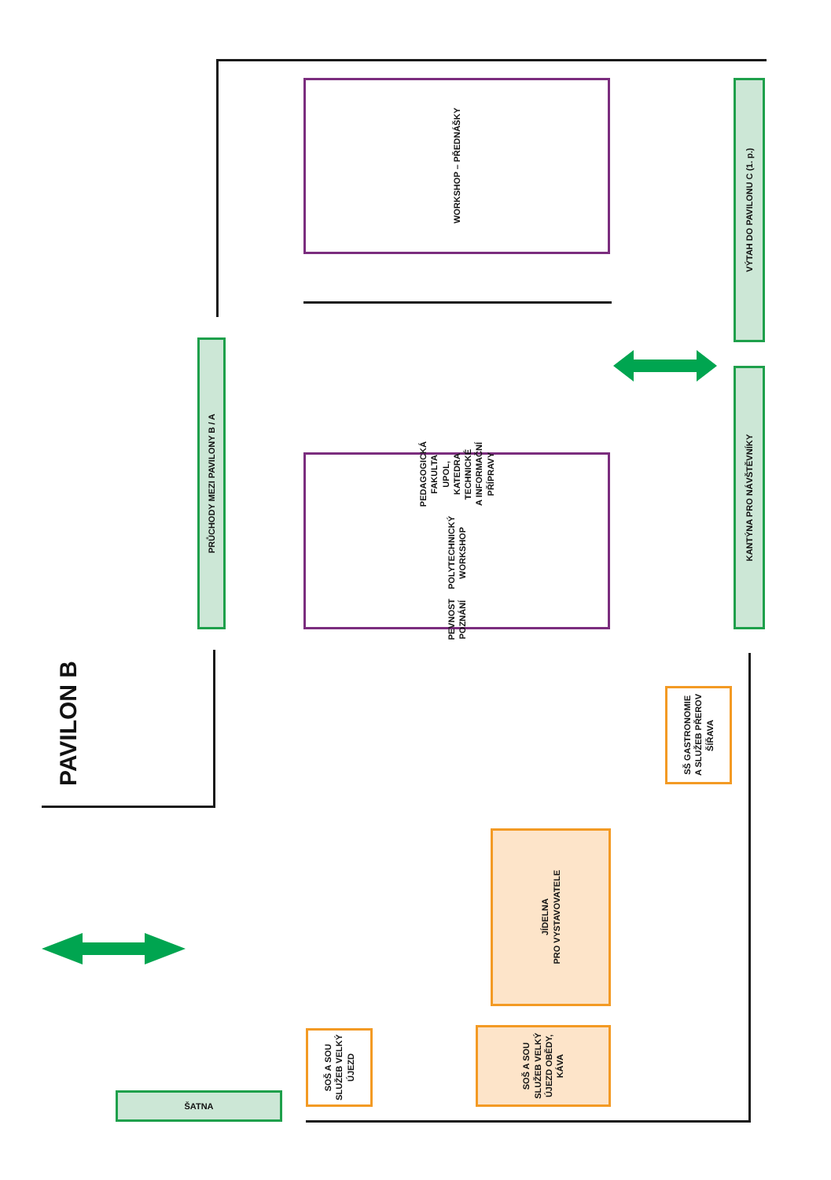PAVILON B
WORKSHOP – PŘEDNÁŠKY
VÝTAH DO PAVILONU C (1. p.)
PRŮCHODY MEZI PAVILONY B / A
PEVNOST POZNÁNÍ
POLYTECHNICKÝ WORKSHOP
PEDAGOGICKÁ FAKULTA UPOL,
KATEDRA TECHNICKÉ
A INFORMAČNÍ PŘÍPRAVY
KANTÝNA PRO NÁVŠTĚVNÍKY
SŠ GASTRONOMIE
A SLUŽEB PŘEROV
ŠÍŘAVA
JÍDELNA
PRO VYSTAVOVATELE
SOŠ A SOU
SLUŽEB VELKÝ
ÚJEZD
SOŠ A SOU
SLUŽEB VELKÝ
ÚJEZD OBĚDY,
KÁVA
ŠATNA